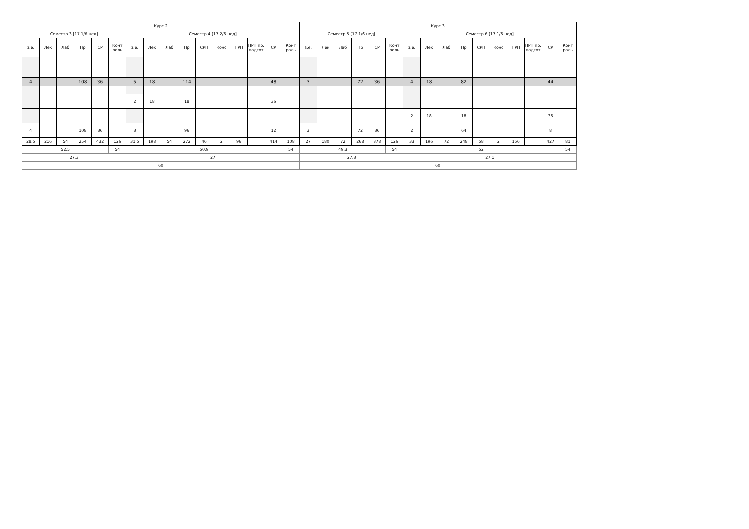| Курс 2 | | | | | | | | | | | | | | | | Курс 3 | | | | | | | | | | | | | | | |
| --- | --- | --- | --- | --- | --- | --- | --- | --- | --- | --- | --- | --- | --- | --- | --- | --- | --- | --- | --- | --- | --- | --- | --- | --- | --- | --- | --- | --- | --- | --- | --- |
| Семестр 3 [17 1/6 нед] | | | | | | Семестр 4 [17 2/6 нед] | | | | | | | | | | Семестр 5 [17 1/6 нед] | | | | | | Семестр 6 [17 1/6 нед] | | | | | | | | | |
| з.е. | Лек | Лаб | Пр | СР | Конт роль | з.е. | Лек | Лаб | Пр | СРП | Конс | ПРП | ПРП пр. подгот | СР | Конт роль | з.е. | Лек | Лаб | Пр | СР | Конт роль | з.е. | Лек | Лаб | Пр | СРП | Конс | ПРП | ПРП пр. подгот | СР | Конт роль |
| 4 | | | 108 | 36 | | 5 | 18 | | 114 | | | | | 48 | | 3 | | | 72 | 36 | | 4 | 18 | | 82 | | | | | 44 | |
| | | | | | | 2 | 18 | | 18 | | | | | 36 | | | | | | | | | | | | | | | | | |
| | | | | | | | | | | | | | | | | | | | | | | 2 | 18 | | 18 | | | | | 36 | |
| 4 | | | 108 | 36 | | 3 | | | 96 | | | | | 12 | | 3 | | | 72 | 36 | | 2 | | | 64 | | | | | 8 | |
| 28.5 | 216 | 54 | 254 | 432 | 126 | 31.5 | 198 | 54 | 272 | 46 | 2 | 96 | | 414 | 108 | 27 | 180 | 72 | 268 | 378 | 126 | 33 | 196 | 72 | 248 | 58 | 2 | 156 | | 427 | 81 |
| 52.5 | | | | | 54 | 50.9 | | | | | | | | | 54 | 49.3 | | | | | 54 | 52 | | | | | | | | | 54 |
| 27.3 | | | | | | 27 | | | | | | | | | | 27.3 | | | | | | 27.1 | | | | | | | | | |
| 60 | | | | | | | | | | | | | | | | 60 | | | | | | | | | | | | | | | |